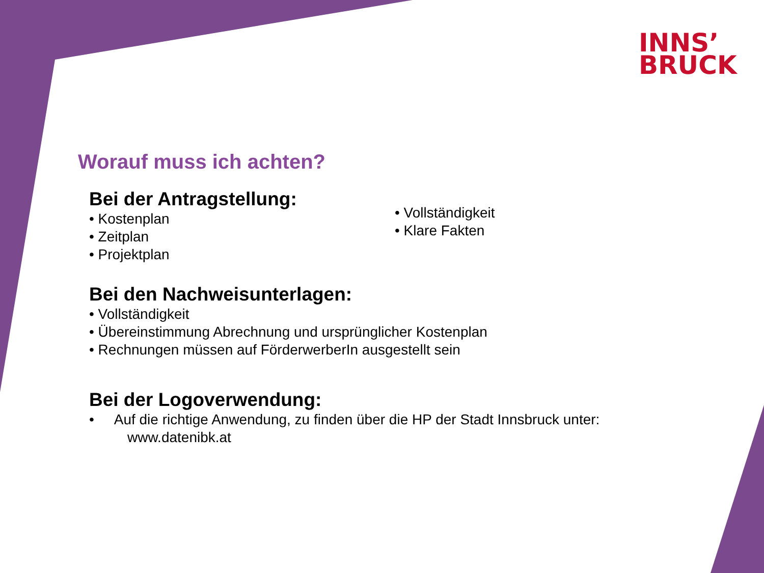INNS’
BRUCK
Worauf muss ich achten?
Bei der Antragstellung:
• Kostenplan
• Zeitplan
• Projektplan
• Vollständigkeit
• Klare Fakten
Bei den Nachweisunterlagen:
• Vollständigkeit
• Übereinstimmung Abrechnung und ursprünglicher Kostenplan
• Rechnungen müssen auf FörderwerberIn ausgestellt sein
Bei der Logoverwendung:
• Auf die richtige Anwendung, zu finden über die HP der Stadt Innsbruck unter:
www.datenibk.at